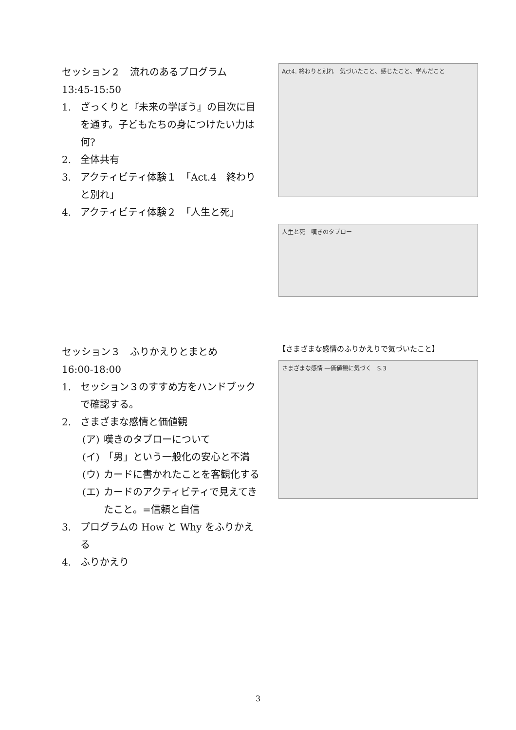セッション２　流れのあるプログラム
13:45-15:50
1. ざっくりと『未来の学ぼう』の目次に目を通す。子どもたちの身につけたい力は何?
2. 全体共有
3. アクティビティ体験１　「Act.4　終わりと別れ」
4. アクティビティ体験２　「人生と死」
Act4. 終わりと別れ　気づいたこと、感じたこと、学んだこと
人生と死　嘆きのタブロー
セッション３　ふりかえりとまとめ
16:00-18:00
1. セッション３のすすめ方をハンドブックで確認する。
2. さまざまな感情と価値観
(ア) 嘆きのタブローについて
(イ) 「男」という一般化の安心と不満
(ウ) カードに書かれたことを客観化する
(エ) カードのアクティビティで見えてきたこと。=信頼と自信
3. プログラムの How と Why をふりかえる
4. ふりかえり
【さまざまな感情のふりかえりで気づいたこと】
さまざまな感情 ―価値観に気づく　S.3
3